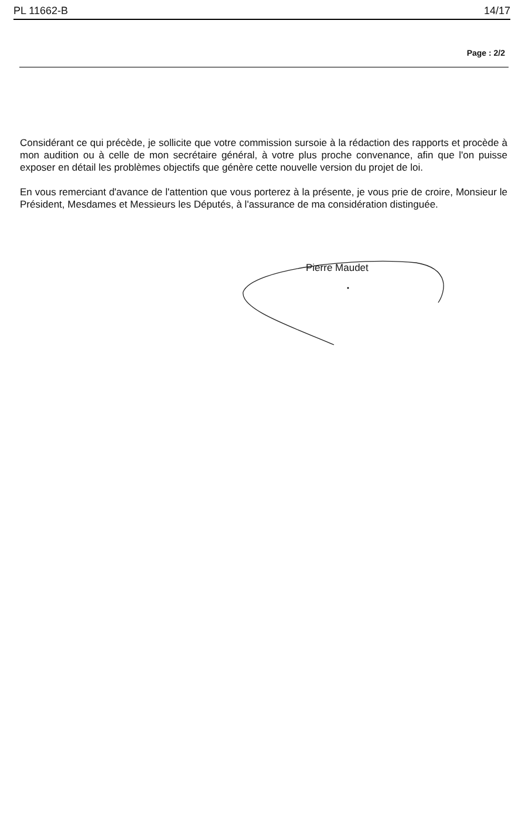PL 11662-B 14/17
Page : 2/2
Considérant ce qui précède, je sollicite que votre commission sursoie à la rédaction des rapports et procède à mon audition ou à celle de mon secrétaire général, à votre plus proche convenance, afin que l'on puisse exposer en détail les problèmes objectifs que génère cette nouvelle version du projet de loi.
En vous remerciant d'avance de l'attention que vous porterez à la présente, je vous prie de croire, Monsieur le Président, Mesdames et Messieurs les Députés, à l'assurance de ma considération distinguée.
Pierre Maudet